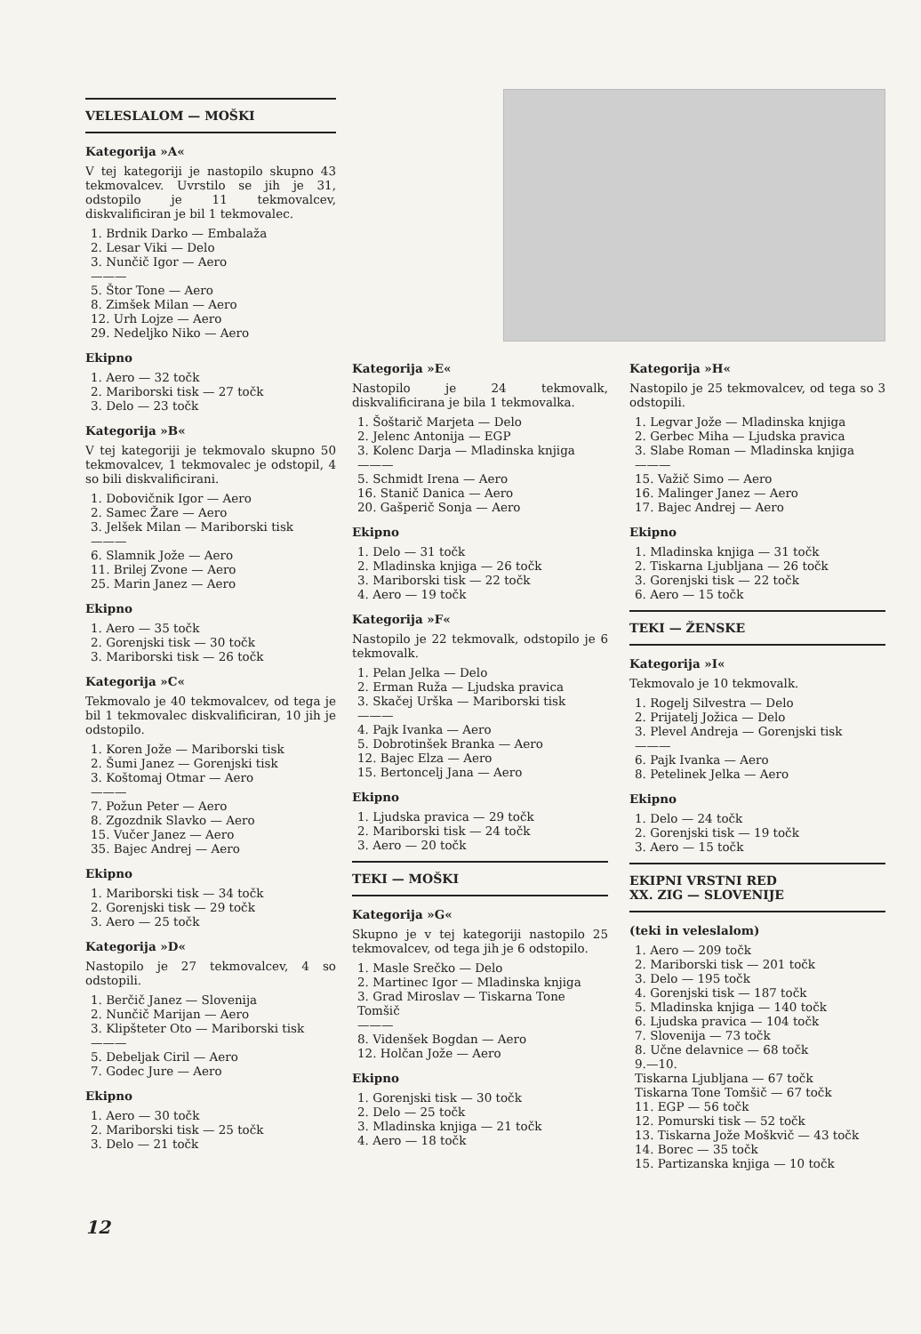VELESLALOM — MOŠKI
Kategorija »A«
V tej kategoriji je nastopilo skupno 43 tekmovalcev. Uvrstilo se jih je 31, odstopilo je 11 tekmovalcev, diskvalificiran je bil 1 tekmovalec.
1. Brdnik Darko — Embalaža
2. Lesar Viki — Delo
3. Nunčič Igor — Aero
———
5. Štor Tone — Aero
8. Zimšek Milan — Aero
12. Urh Lojze — Aero
29. Nedeljko Niko — Aero
Ekipno
1. Aero — 32 točk
2. Mariborski tisk — 27 točk
3. Delo — 23 točk
Kategorija »B«
V tej kategoriji je tekmovalo skupno 50 tekmovalcev, 1 tekmovalec je odstopil, 4 so bili diskvalificirani.
1. Dobovičnik Igor — Aero
2. Samec Žare — Aero
3. Jelšek Milan — Mariborski tisk
———
6. Slamnik Jože — Aero
11. Brilej Zvone — Aero
25. Marin Janez — Aero
Ekipno
1. Aero — 35 točk
2. Gorenjski tisk — 30 točk
3. Mariborski tisk — 26 točk
Kategorija »C«
Tekmovalo je 40 tekmovalcev, od tega je bil 1 tekmovalec diskvalificiran, 10 jih je odstopilo.
1. Koren Jože — Mariborski tisk
2. Šumi Janez — Gorenjski tisk
3. Koštomaj Otmar — Aero
———
7. Požun Peter — Aero
8. Zgozdnik Slavko — Aero
15. Vučer Janez — Aero
35. Bajec Andrej — Aero
Ekipno
1. Mariborski tisk — 34 točk
2. Gorenjski tisk — 29 točk
3. Aero — 25 točk
Kategorija »D«
Nastopilo je 27 tekmovalcev, 4 so odstopili.
1. Berčič Janez — Slovenija
2. Nunčič Marijan — Aero
3. Klipšteter Oto — Mariborski tisk
———
5. Debeljak Ciril — Aero
7. Godec Jure — Aero
Ekipno
1. Aero — 30 točk
2. Mariborski tisk — 25 točk
3. Delo — 21 točk
Kategorija »E«
Nastopilo je 24 tekmovalk, diskvalificirana je bila 1 tekmovalka.
1. Šoštarič Marjeta — Delo
2. Jelenc Antonija — EGP
3. Kolenc Darja — Mladinska knjiga
———
5. Schmidt Irena — Aero
16. Stanič Danica — Aero
20. Gašperič Sonja — Aero
Ekipno
1. Delo — 31 točk
2. Mladinska knjiga — 26 točk
3. Mariborski tisk — 22 točk
4. Aero — 19 točk
Kategorija »F«
Nastopilo je 22 tekmovalk, odstopilo je 6 tekmovalk.
1. Pelan Jelka — Delo
2. Erman Ruža — Ljudska pravica
3. Skačej Urška — Mariborski tisk
———
4. Pajk Ivanka — Aero
5. Dobrotinšek Branka — Aero
12. Bajec Elza — Aero
15. Bertoncelj Jana — Aero
Ekipno
1. Ljudska pravica — 29 točk
2. Mariborski tisk — 24 točk
3. Aero — 20 točk
TEKI — MOŠKI
Kategorija »G«
Skupno je v tej kategoriji nastopilo 25 tekmovalcev, od tega jih je 6 odstopilo.
1. Masle Srečko — Delo
2. Martinec Igor — Mladinska knjiga
3. Grad Miroslav — Tiskarna Tone Tomšič
———
8. Videnšek Bogdan — Aero
12. Holčan Jože — Aero
Ekipno
1. Gorenjski tisk — 30 točk
2. Delo — 25 točk
3. Mladinska knjiga — 21 točk
4. Aero — 18 točk
Kategorija »H«
Nastopilo je 25 tekmovalcev, od tega so 3 odstopili.
1. Legvar Jože — Mladinska knjiga
2. Gerbec Miha — Ljudska pravica
3. Slabe Roman — Mladinska knjiga
———
15. Važič Simo — Aero
16. Malinger Janez — Aero
17. Bajec Andrej — Aero
Ekipno
1. Mladinska knjiga — 31 točk
2. Tiskarna Ljubljana — 26 točk
3. Gorenjski tisk — 22 točk
6. Aero — 15 točk
TEKI — ŽENSKE
Kategorija »I«
Tekmovalo je 10 tekmovalk.
1. Rogelj Silvestra — Delo
2. Prijatelj Jožica — Delo
3. Plevel Andreja — Gorenjski tisk
———
6. Pajk Ivanka — Aero
8. Petelinek Jelka — Aero
Ekipno
1. Delo — 24 točk
2. Gorenjski tisk — 19 točk
3. Aero — 15 točk
EKIPNI VRSTNI RED
XX. ZIG — SLOVENIJE
(teki in veleslalom)
1. Aero — 209 točk
2. Mariborski tisk — 201 točk
3. Delo — 195 točk
4. Gorenjski tisk — 187 točk
5. Mladinska knjiga — 140 točk
6. Ljudska pravica — 104 točk
7. Slovenija — 73 točk
8. Učne delavnice — 68 točk
9.—10.
Tiskarna Ljubljana — 67 točk
Tiskarna Tone Tomšič — 67 točk
11. EGP — 56 točk
12. Pomurski tisk — 52 točk
13. Tiskarna Jože Moškvič — 43 točk
14. Borec — 35 točk
15. Partizanska knjiga — 10 točk
12